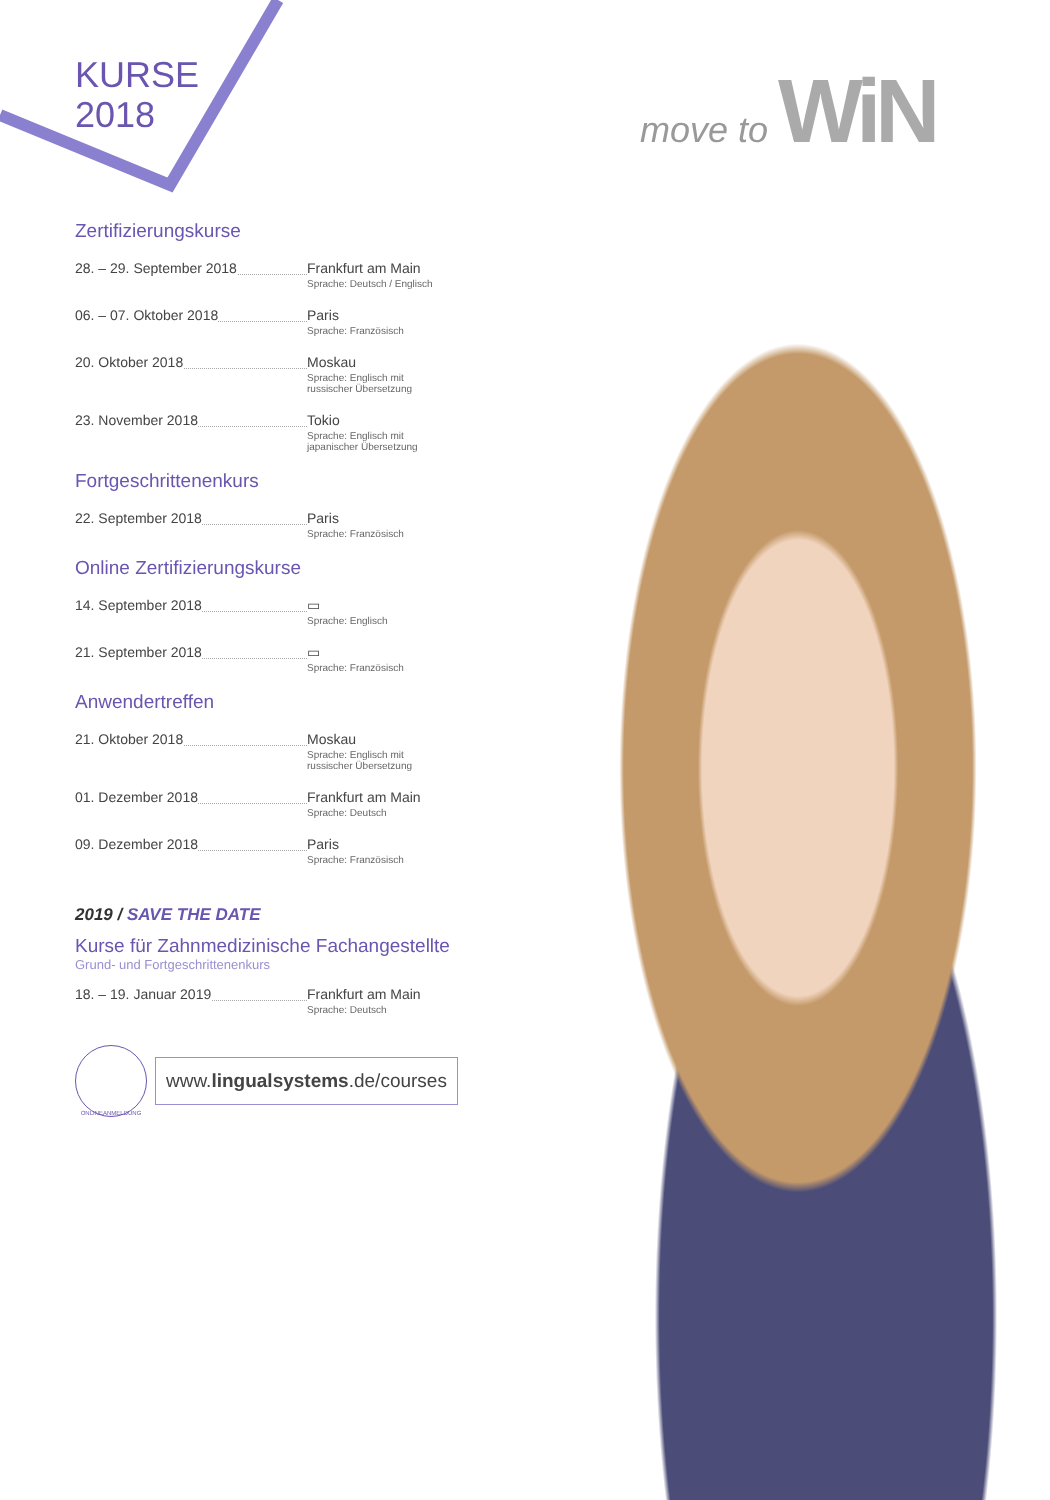KURSE
2018
move to WiN
Zertifizierungskurse
28. – 29. September 2018
Frankfurt am Main
Sprache: Deutsch / Englisch
06. – 07. Oktober 2018
Paris
Sprache: Französisch
20. Oktober 2018
Moskau
Sprache: Englisch mit
russischer Übersetzung
23. November 2018
Tokio
Sprache: Englisch mit
japanischer Übersetzung
Fortgeschrittenenkurs
22. September 2018
Paris
Sprache: Französisch
Online Zertifizierungskurse
14. September 2018
▭
Sprache: Englisch
21. September 2018
▭
Sprache: Französisch
Anwendertreffen
21. Oktober 2018
Moskau
Sprache: Englisch mit
russischer Übersetzung
01. Dezember 2018
Frankfurt am Main
Sprache: Deutsch
09. Dezember 2018
Paris
Sprache: Französisch
2019 / SAVE THE DATE
Kurse für Zahnmedizinische Fachangestellte
Grund- und Fortgeschrittenenkurs
18. – 19. Januar 2019
Frankfurt am Main
Sprache: Deutsch
ONLINEANMELDUNG
www.lingualsystems.de/courses